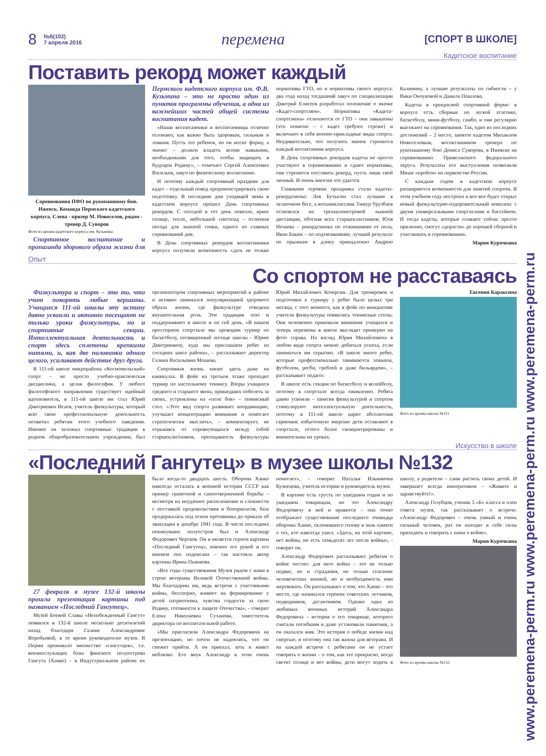www.peremena-perm.ru www.peremena-perm.ru www.peremena-perm.ru
8 №6(102)
7 апреля 2016
перемена
[СПОРТ В ШКОЛЕ]
Кадетское воспитание
Поставить рекорд может каждый
Соревнования ПФО по рукопашному бою. Ижевск. Команда Пермского кадетского корпуса. Слева - призер М. Новоселов, рядом - тренер Д. Суворов
Фото из архива кадетского корпуса им. Кузьмина
Спортивное воспитание и пропаганда здорового образа жизни для Пермского кадетского корпуса им. Ф.В. Кузьмина – это не просто один из пунктов программы обучения, а одна из важнейших частей общей системы воспитания кадет.
«Наши воспитанники и воспитанницы отлично осознают, как важно быть здоровым, сильным и ловким. Пусть это ребенок, но он носит форму, а значит – должен владеть всеми навыками, необходимыми для того, чтобы защищать в будущем Родину», - отмечает Сергей Алексеевич Васильев, завуч по физическому воспитанию.
И поэтому каждый спортивный праздник для кадет – отдельный повод продемонстрировать свою подготовку. В последние дни уходящей зимы в кадетском корпусе прошел День спортивных рекордов. С погодой в тот день повезло, яркое солнце, тепло, небольшой снегопад – отличная погода для лыжной гонки, одного из главных соревнований дня.
В День спортивных рекордов воспитанники корпуса получили возможность сдать не только нормативы ГТО, но и нормативы своего корпуса: два года назад тогдашний завуч по специализации Дмитрий Елисеев разработал положение о значке «Кадет-спортсмен». Нормативы «Кадета-спортсмена» отличаются от ГТО – они завышены (что понятно – с кадет требуют строже) и включают в себя военно-прикладные виды спорта. Неудивительно, что получить значок стремится каждый воспитанник корпуса.
В День спортивных рекордов кадеты не просто участвуют в соревнованиях и сдают нормативы, они стремятся поставить рекорд, пусть лишь свой личный. И очень многим это удается.
Главными героями праздника стали кадеты-рекордсмены: Лев Бутыгин стал лучшим в челночном беге, а восьмиклассник Тимур Урузбаев отличился на трехкилометровой лыжной дистанции, обогнав всех старшеклассников; Юля Нечаева – рекордсменка по отжиманиям от пола, Иван Бакин – по подтягиваниям; лучший результат по прыжкам в длину принадлежит Андрею Калинину, а лучшие результаты по гибкости – у Вики Ончуковой и Данила Пошлова.
Кадеты в прекрасной спортивной форме: в корпусе есть сборные по легкой атлетике, баскетболу, мини-футболу, самбо, и они регулярно выезжают на соревнования. Так, одно из последних достижений – 2 место, занятое кадетом Михаилом Новоселовым, воспитанником тренера по рукопашному бою Дениса Суворова, в Ижевске на соревнованиях Приволжского федерального округа. Результаты его выступления позволили Мише «пройти» на первенство России.
С каждым годом в кадетском корпусе расширяются возможности для занятий спортом. В этом учебном году построен и вот-вот будет открыт новый физкультурно-оздоровительный комплекс с двумя универсальными спортзалами и бассейном. И тогда кадеты, которые плавают сейчас просто прилично, смогут «дорасти» до хорошей сборной и участвовать в соревнованиях.
Мария Курочкина
Опыт
Со спортом не расставаясь
Физкультура и спорт – это то, что учит покорять любые вершины. Учащиеся 111-ой школы эту истину давно усвоили и активно посещают не только уроки физкультуры, но и спортивные секции. Интеллектуальная деятельность и спорт здесь сплетены крепкими нитями, и, как две половинки одного целого, усиливают действие друг друга.
В 111-ой школе микрорайона «Космомольский» спорт – не просто учебно-практическая дисциплина, а целая философия. У любого философского направления существует идейный вдохновитель, в 111-ой школе им стал Юрий Дмитриевич Исаев, учитель физкультуры, который всю свою профессиональную деятельность посвятил ребятам этого учебного заведения. Именно он заложил спортивные традиции в родном общеобразовательном учреждении, был организатором спортивных мероприятий в районе и активно занимался популяризацией здорового образа жизни, где физкультуре отведена внушительная роль. Эти традиции чтят и поддерживают в школе и по сей день. «В нашем просторном спортзале мы проводим турнир по баскетболу, посвященный легенде школы – Юрию Дмитриевичу, куда мы приглашаем ребят из соседних школ района», – рассказывает директор Галина Васильевна Мошева.
Спортивная жизнь кипит здесь даже на каникулах. В фойе на третьем этаже проходит турнир по настольному теннису. Взоры учащихся среднего и старшего звена, пришедших поболеть за своих, устремлены на «поле боя» – теннисный стол. «Этот вид спорта развивает координацию, улучшает концентрацию внимания и помогает стратегически мыслить», – комментирует, не отрываясь от соревнующихся между собой старшеклассников, преподаватель физкультуры Юрий Михайлович Кочергин. Для тренировок и подготовки к турниру у ребят было целых три месяца, с того момента, как в фойе по инициативе учителя физкультуры появились теннисные столы. Они мгновенно приковали внимание учащихся и теперь перемены в школе выглядят примерно на фото справа. На взгляд Юрия Михайловича в любом виде спорта можно добиться успеха, если заниматься им серьезно. «В школе много ребят, которые профессионально занимаются хоккеем, футболом, регби, греблей и даже бильярдом», – рассказывает педагог.
В школе есть секции по баскетболу и волейболу, поэтому в спортзале всегда оживленно. Ребята давно усвоили – занятия физкультурой и спортом стимулируют интеллектуальную деятельность, поэтому в 111-ой школе царит абсолютная гармония: избыточную энергию дети оставляют в спортзале, оттого более сконцентрированы и внимательны на уроках.
Евгения Караксина
Фото из архива школы №111
Искусство в школе
«Последний Гангутец» в музее школы №132
27 февраля в музее 132-й школы прошла презентация картины под названием «Последний Гангутец».
Музей Боевой Славы «Непобежденный Гангут» появился в 132-й школе несколько десятилетий назад благодаря Галине Александровне Воробьевой, в то время руководителю музея. В Перми проживало множество «гангутцев», т.е. военнослужащих базы финского полуострова Гангута (Ханко) – в Индустриальном районе их было когда-то двадцать шесть. Оборона Ханко навсегда осталась в военной истории СССР как пример грамотной и самоотверженной борьбы – несмотря на неудачное расположение и сложности с поставкой продовольствия и боеприпасов, база продержалась под огнем противника до приказа об эвакуации в декабре 1941 года. В числе последних покинувших полуостров был и Александр Федорович Чертков. Он и является героем картины «Последний Гангутец», именно его рукой и его именем она подписана – так настояла автор картины Ирина Пьянкова.
«Все годы существования Музея рядом с нами в строю ветераны Великой Отечественной войны. Мы благодарны им, ведь встречи с участниками войны, бесспорно, влияют на формирование у детей патриотизма, чувства гордости за свою Родину, готовности к защите Отечества», - говорит Елена Николаевна Суханова, заместитель директора по воспитательной работе.
«Мы пригласили Александра Федоровича на презентацию, но почти не надеялись, что он сможет прийти. А он приехал, хоть и живет неблизко. Его внук Александр в этом очень помогает», - говорит Наталья Ильинична Кузнецова, учитель истории и руководитель музея.
В картине есть грусть по ушедшим годам и по ушедшим товарищам, но это Александру Федоровичу в ней и нравится – она точно отображает существование последнего очевидца обороны Ханко, склонившего голову в знак памяти о тех, кто навсегда ушел. «Здесь, на этой картине, нет войны, но есть семьдесят лет после войны», - говорит он.
Александр Федорович рассказывает ребятам о войне честно: для него война – это не только подвиг, но и страдания, не только спасение человеческих жизней, но и необходимость ими жертвовать. Он рассказывает о том, что Ханко – это место, где начинался героизм советских летчиков, подводников, десантников. Однако одна из любимых военных историй Александра Федоровича – история о его товарище, которого считали погибшим и даже установили памятник, а он оказался жив. Это история о победе жизни над смертью, и поэтому она так важна для ветерана. И на каждой встрече с ребятами он не устает говорить о жизни – о том, как это прекрасно, когда светит солнце и нет войны, дети могут ходить в школу, а родители – сами растить своих детей. И завершает всегда императивом – «Живите и здравствуйте!».
Александр Голубцов, ученик 5 «Б» класса и член совета музея, так рассказывает о встрече: «Александр Федорович – очень умный и очень сильный человек, раз он находит в себе силы приходить и говорить с нами о войне».
Мария Курочкина
Фото из архива школы №132